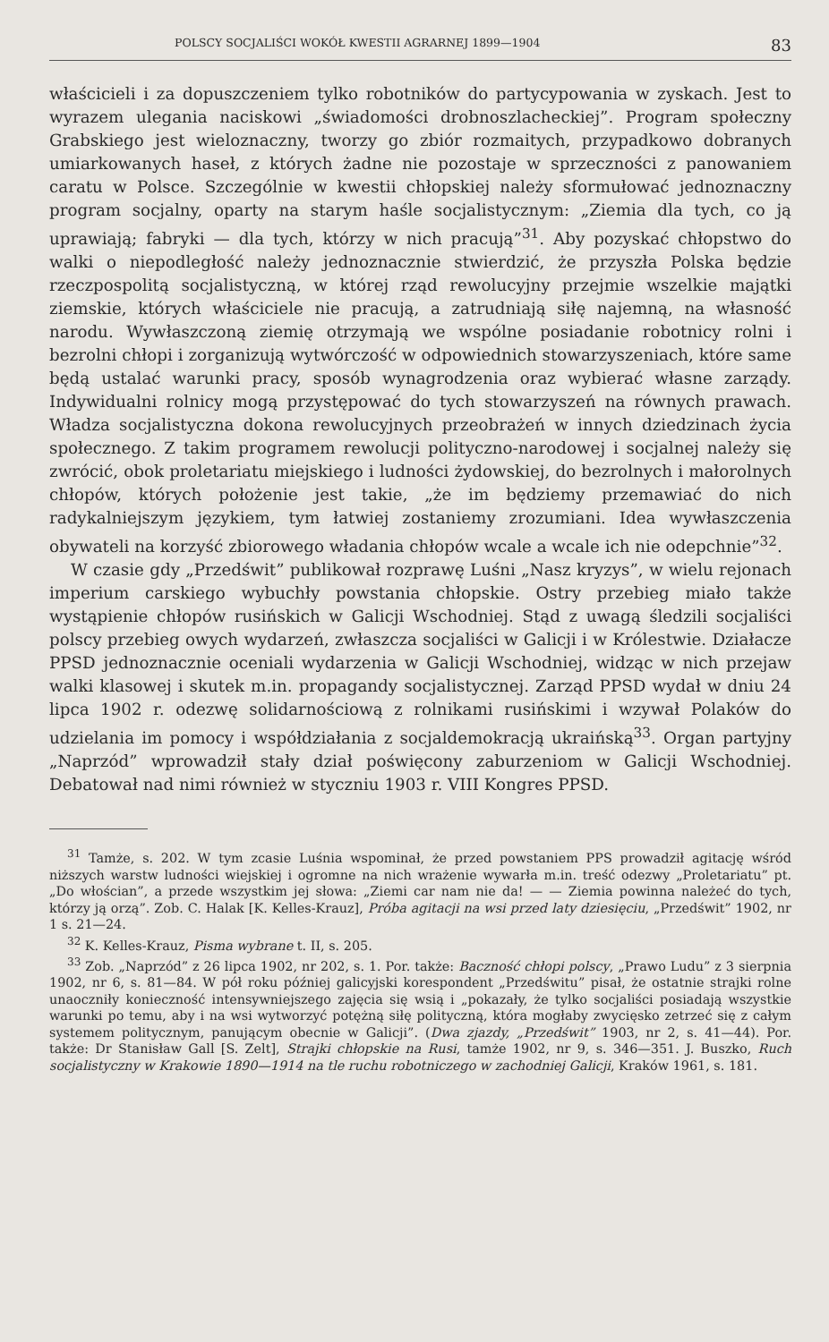POLSCY SOCJALIŚCI WOKÓŁ KWESTII AGRARNEJ 1899—1904 83
właścicieli i za dopuszczeniem tylko robotników do partycypowania w zyskach. Jest to wyrazem ulegania naciskowi „świadomości drobnoszlacheckiej”. Program społeczny Grabskiego jest wieloznaczny, tworzy go zbiór rozmaitych, przypadkowo dobranych umiarkowanych haseł, z których żadne nie pozostaje w sprzeczności z panowaniem caratu w Polsce. Szczególnie w kwestii chłopskiej należy sformułować jednoznaczny program socjalny, oparty na starym haśle socjalistycznym: „Ziemia dla tych, co ją uprawiają; fabryki — dla tych, którzy w nich pracują”<sup>31</sup>. Aby pozyskać chłopstwo do walki o niepodległość należy jednoznacznie stwierdzić, że przyszła Polska będzie rzeczpospolitą socjalistyczną, w której rząd rewolucyjny przejmie wszelkie majątki ziemskie, których właściciele nie pracują, a zatrudniają siłę najemną, na własność narodu. Wywłaszczoną ziemię otrzymają we wspólne posiadanie robotnicy rolni i bezrolni chłopi i zorganizują wytwórczość w odpowiednich stowarzyszeniach, które same będą ustalać warunki pracy, sposób wynagrodzenia oraz wybierać własne zarządy. Indywidualni rolnicy mogą przystępować do tych stowarzyszeń na równych prawach. Władza socjalistyczna dokona rewolucyjnych przeobrażeń w innych dziedzinach życia społecznego. Z takim programem rewolucji polityczno-narodowej i socjalnej należy się zwrócić, obok proletariatu miejskiego i ludności żydowskiej, do bezrolnych i małorolnych chłopów, których położenie jest takie, „że im będziemy przemawiać do nich radykalniejszym językiem, tym łatwiej zostaniemy zrozumiani. Idea wywłaszczenia obywateli na korzyść zbiorowego władania chłopów wcale a wcale ich nie odepchnie”<sup>32</sup>.
W czasie gdy „Przedświt” publikował rozprawę Luśni „Nasz kryzys”, w wielu rejonach imperium carskiego wybuchły powstania chłopskie. Ostry przebieg miało także wystąpienie chłopów rusińskich w Galicji Wschodniej. Stąd z uwagą śledzili socjaliści polscy przebieg owych wydarzeń, zwłaszcza socjaliści w Galicji i w Królestwie. Działacze PPSD jednoznacznie oceniali wydarzenia w Galicji Wschodniej, widząc w nich przejaw walki klasowej i skutek m.in. propagandy socjalistycznej. Zarząd PPSD wydał w dniu 24 lipca 1902 r. odezwę solidarnościową z rolnikami rusińskimi i wzywał Polaków do udzielania im pomocy i współdziałania z socjaldemokracją ukraińską<sup>33</sup>. Organ partyjny „Naprzód” wprowadził stały dział poświęcony zaburzeniom w Galicji Wschodniej. Debatował nad nimi również w styczniu 1903 r. VIII Kongres PPSD.
<sup>31</sup> Tamże, s. 202. W tym zcasie Luśnia wspominał, że przed powstaniem PPS prowadził agitację wśród niższych warstw ludności wiejskiej i ogromne na nich wrażenie wywarła m.in. treść odezwy „Proletariatu” pt. „Do włościan”, a przede wszystkim jej słowa: „Ziemi car nam nie da! — — Ziemia powinna należeć do tych, którzy ją orzą”. Zob. C. Halak [K. Kelles-Krauz], Próba agitacji na wsi przed laty dziesięciu, „Przedświt” 1902, nr 1 s. 21—24.
<sup>32</sup> K. Kelles-Krauz, Pisma wybrane t. II, s. 205.
<sup>33</sup> Zob. „Naprzód” z 26 lipca 1902, nr 202, s. 1. Por. także: Baczność chłopi polscy, „Prawo Ludu” z 3 sierpnia 1902, nr 6, s. 81—84. W pół roku później galicyjski korespondent „Przedświtu” pisał, że ostatnie strajki rolne unaoczniły konieczność intensywniejszego zajęcia się wsią i „pokazały, że tylko socjaliści posiadają wszystkie warunki po temu, aby i na wsi wytworzyć potężną siłę polityczną, która mogłaby zwycięsko zetrzeć się z całym systemem politycznym, panującym obecnie w Galicji”. (Dwa zjazdy, „Przedświt” 1903, nr 2, s. 41—44). Por. także: Dr Stanisław Gall [S. Zelt], Strajki chłopskie na Rusi, tamże 1902, nr 9, s. 346—351. J. Buszko, Ruch socjalistyczny w Krakowie 1890—1914 na tle ruchu robotniczego w zachodniej Galicji, Kraków 1961, s. 181.